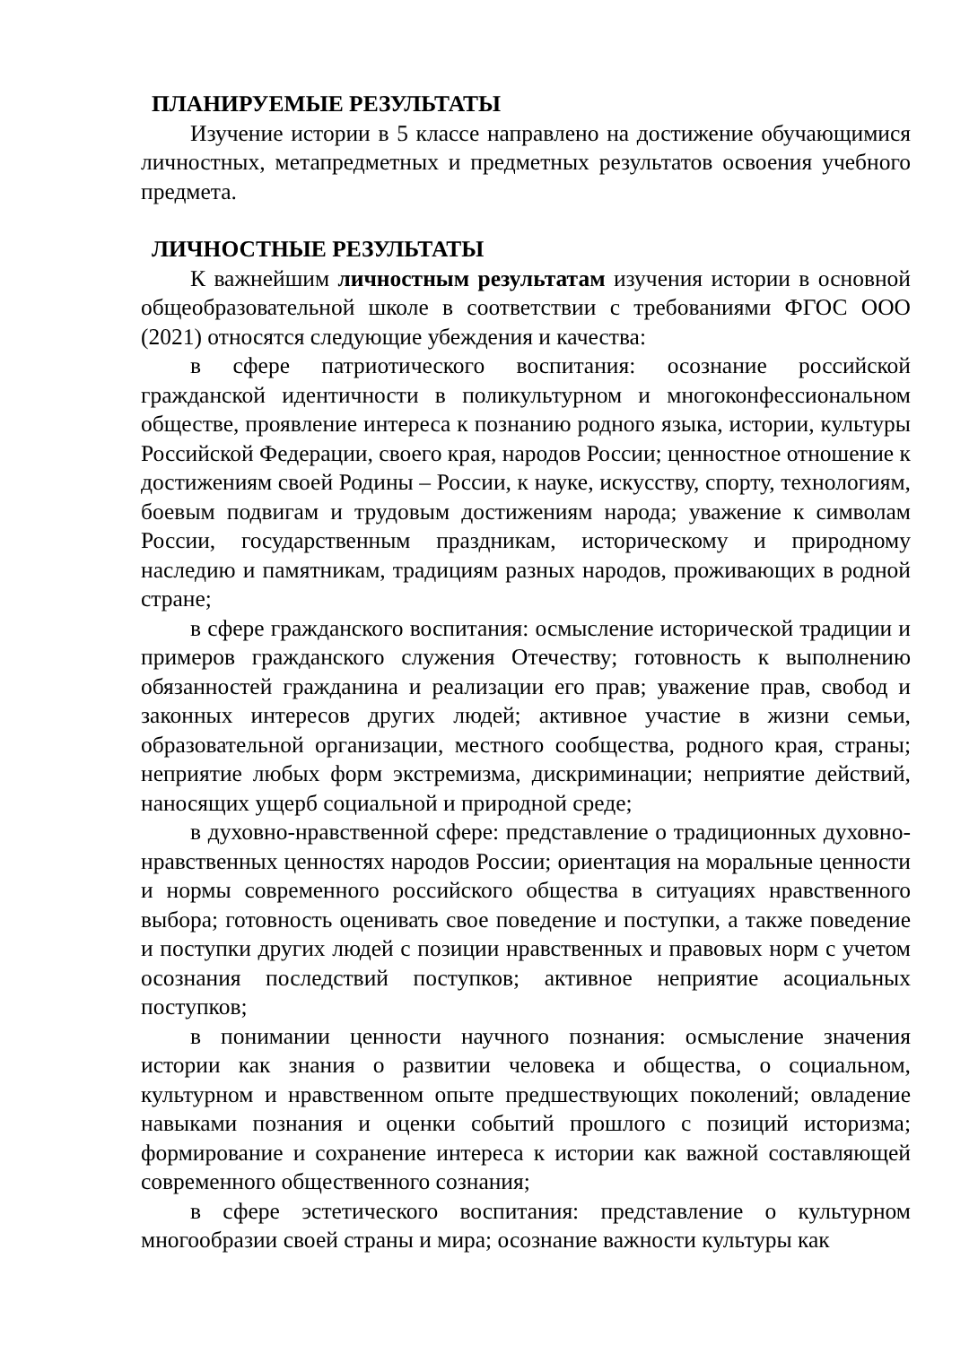ПЛАНИРУЕМЫЕ РЕЗУЛЬТАТЫ
Изучение истории в 5 классе направлено на достижение обучающимися личностных, метапредметных и предметных результатов освоения учебного предмета.
ЛИЧНОСТНЫЕ РЕЗУЛЬТАТЫ
К важнейшим личностным результатам изучения истории в основной общеобразовательной школе в соответствии с требованиями ФГОС ООО (2021) относятся следующие убеждения и качества:
в сфере патриотического воспитания: осознание российской гражданской идентичности в поликультурном и многоконфессиональном обществе, проявление интереса к познанию родного языка, истории, культуры Российской Федерации, своего края, народов России; ценностное отношение к достижениям своей Родины – России, к науке, искусству, спорту, технологиям, боевым подвигам и трудовым достижениям народа; уважение к символам России, государственным праздникам, историческому и природному наследию и памятникам, традициям разных народов, проживающих в родной стране;
в сфере гражданского воспитания: осмысление исторической традиции и примеров гражданского служения Отечеству; готовность к выполнению обязанностей гражданина и реализации его прав; уважение прав, свобод и законных интересов других людей; активное участие в жизни семьи, образовательной организации, местного сообщества, родного края, страны; неприятие любых форм экстремизма, дискриминации; неприятие действий, наносящих ущерб социальной и природной среде;
в духовно-нравственной сфере: представление о традиционных духовно-нравственных ценностях народов России; ориентация на моральные ценности и нормы современного российского общества в ситуациях нравственного выбора; готовность оценивать свое поведение и поступки, а также поведение и поступки других людей с позиции нравственных и правовых норм с учетом осознания последствий поступков; активное неприятие асоциальных поступков;
в понимании ценности научного познания: осмысление значения истории как знания о развитии человека и общества, о социальном, культурном и нравственном опыте предшествующих поколений; овладение навыками познания и оценки событий прошлого с позиций историзма; формирование и сохранение интереса к истории как важной составляющей современного общественного сознания;
в сфере эстетического воспитания: представление о культурном многообразии своей страны и мира; осознание важности культуры как